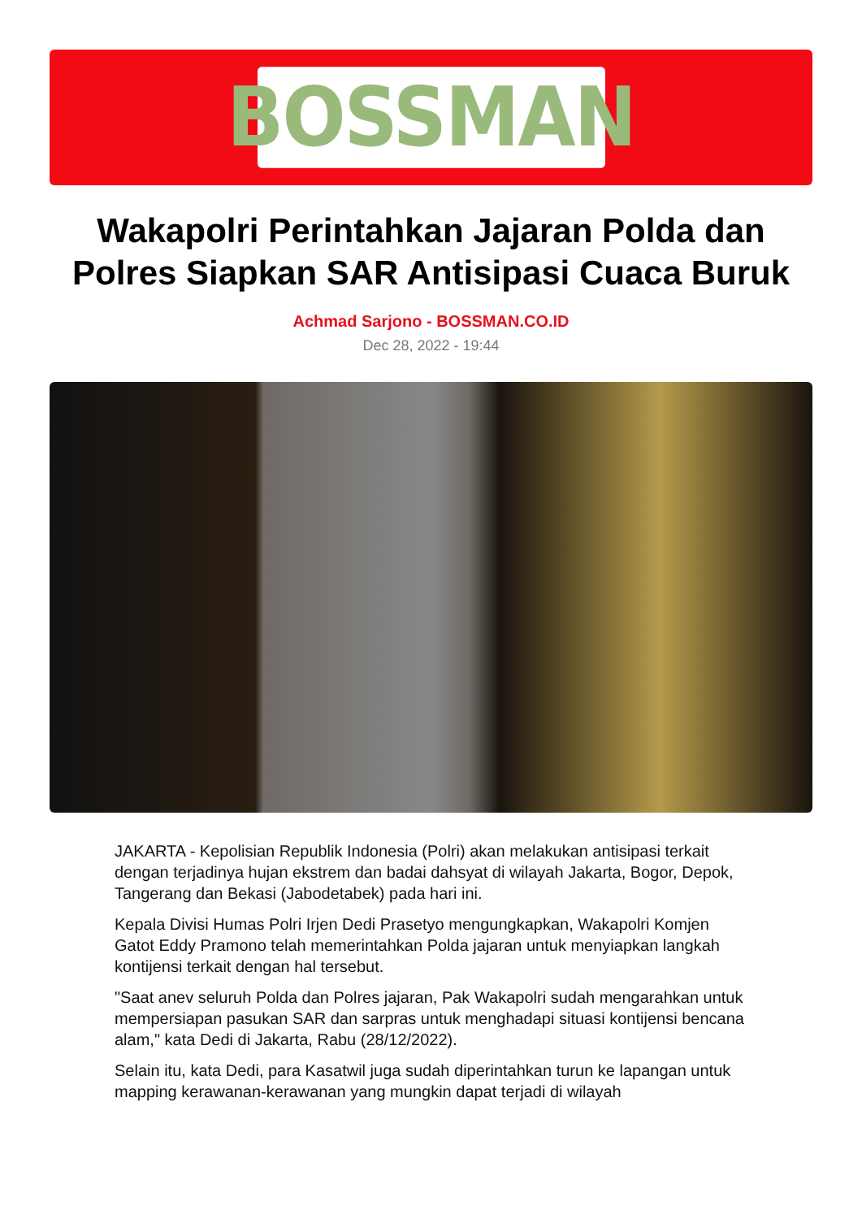BOSSMAN
Wakapolri Perintahkan Jajaran Polda dan Polres Siapkan SAR Antisipasi Cuaca Buruk
Achmad Sarjono - BOSSMAN.CO.ID
Dec 28, 2022 - 19:44
JAKARTA - Kepolisian Republik Indonesia (Polri) akan melakukan antisipasi terkait dengan terjadinya hujan ekstrem dan badai dahsyat di wilayah Jakarta, Bogor, Depok, Tangerang dan Bekasi (Jabodetabek) pada hari ini.
Kepala Divisi Humas Polri Irjen Dedi Prasetyo mengungkapkan, Wakapolri Komjen Gatot Eddy Pramono telah memerintahkan Polda jajaran untuk menyiapkan langkah kontijensi terkait dengan hal tersebut.
"Saat anev seluruh Polda dan Polres jajaran, Pak Wakapolri sudah mengarahkan untuk mempersiapan pasukan SAR dan sarpras untuk menghadapi situasi kontijensi bencana alam," kata Dedi di Jakarta, Rabu (28/12/2022).
Selain itu, kata Dedi, para Kasatwil juga sudah diperintahkan turun ke lapangan untuk mapping kerawanan-kerawanan yang mungkin dapat terjadi di wilayah